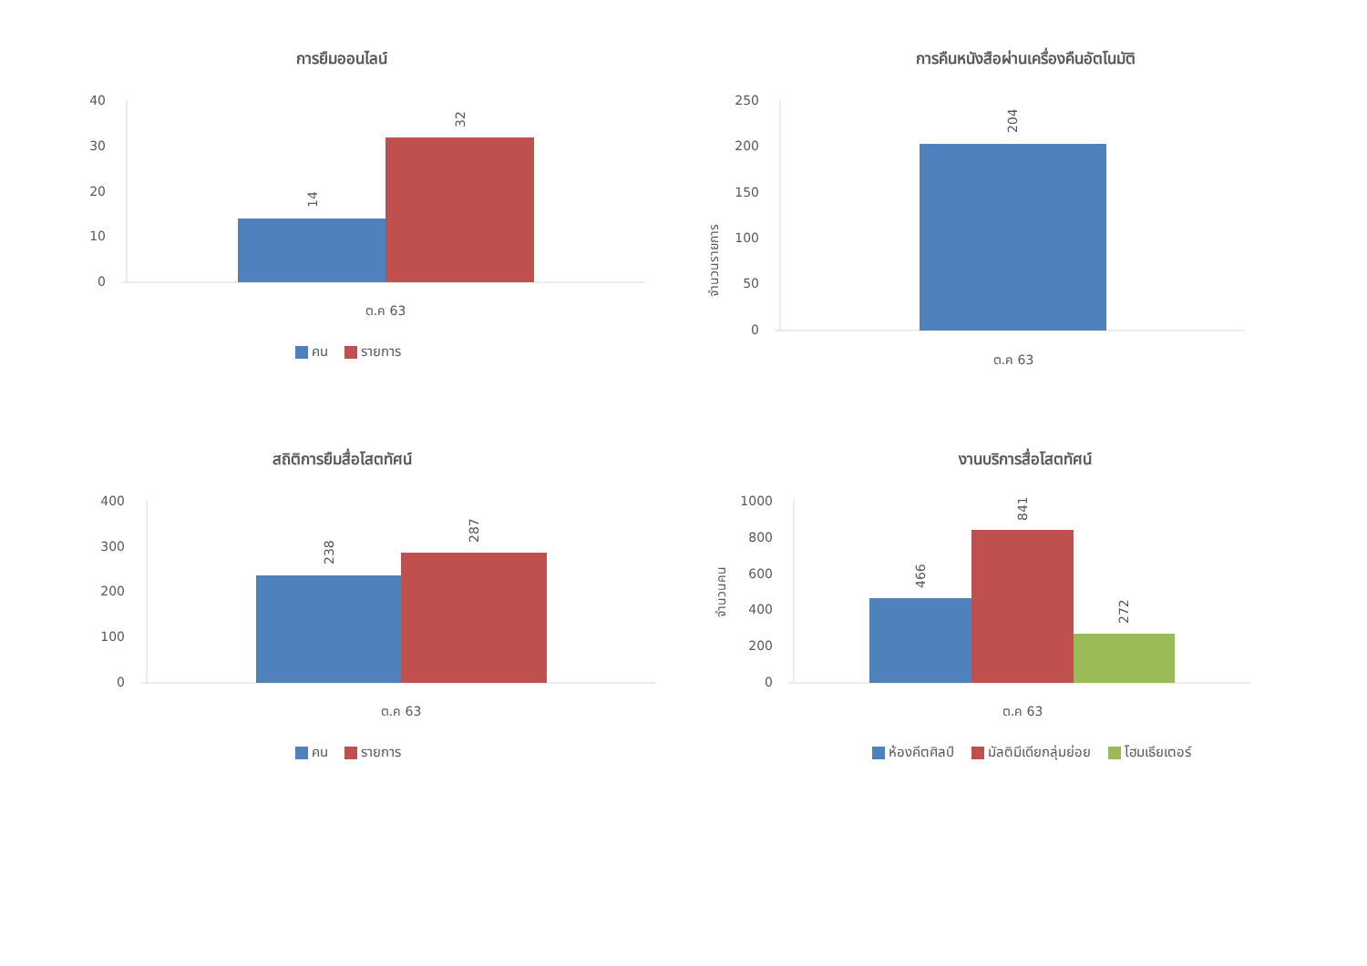การยืมออนไลน์
40
30
20
10
0
14
32
ต.ค 63
คน รายการ
การคืนหนังสือผ่านเครื่องคืนอัตโนมัติ
250
200
150
100
50
0
204
จำนวนรายการ
ต.ค 63
สถิติการยืมสื่อโสตทัศน์
400
300
200
100
0
238
287
ต.ค 63
คน รายการ
งานบริการสื่อโสตทัศน์
1000
800
600
400
200
0
466
841
272
จำนวนคน
ต.ค 63
ห้องคีตศิลป์ มัลติมีเดียกลุ่มย่อย โฮมเธียเตอร์